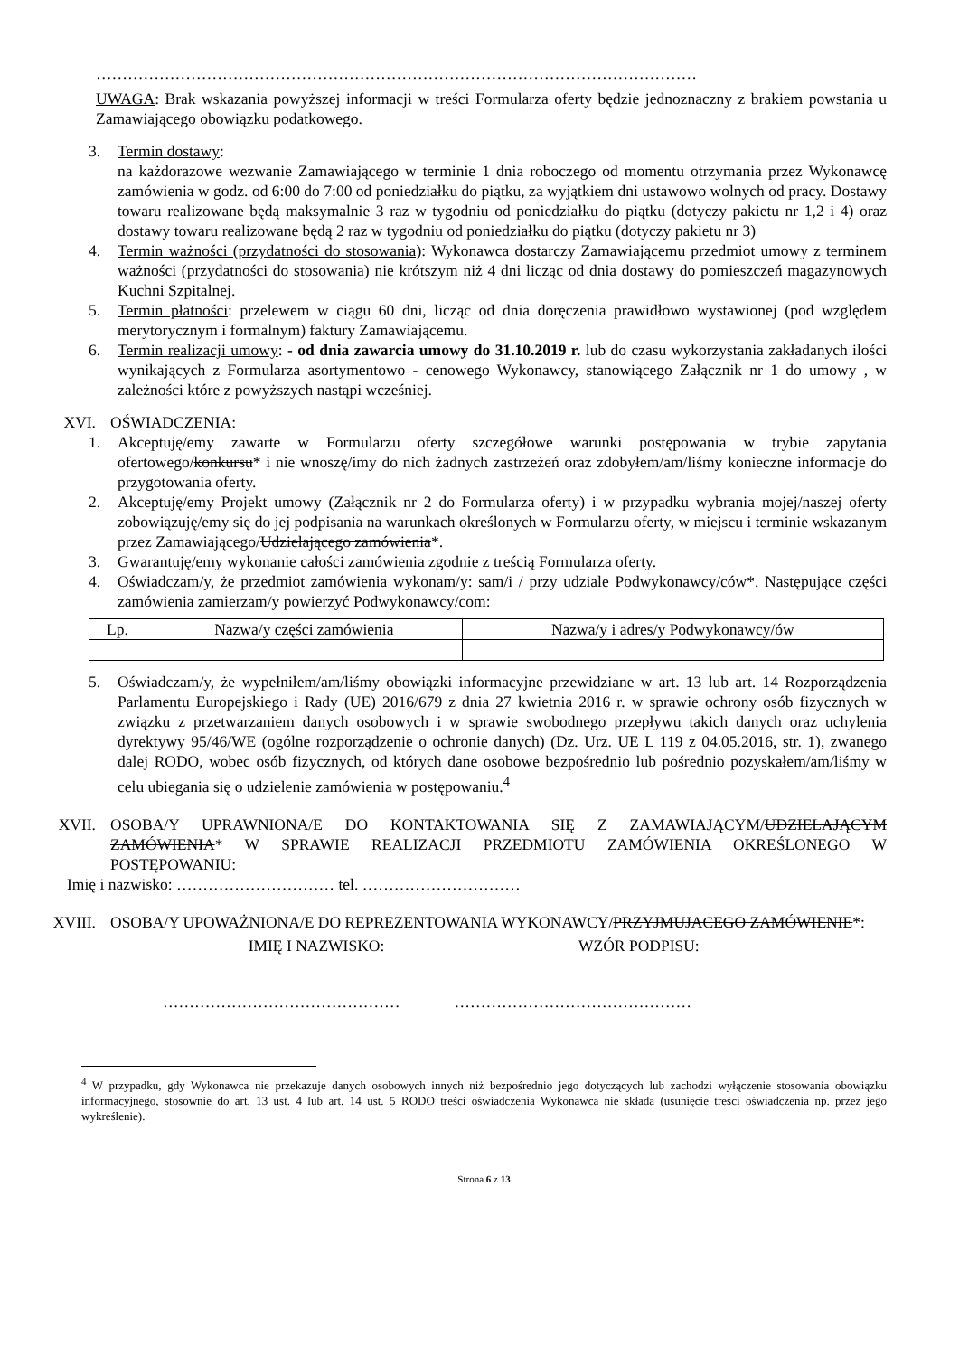……………………………………………………………………………………………………
UWAGA: Brak wskazania powyższej informacji w treści Formularza oferty będzie jednoznaczny z brakiem powstania u Zamawiającego obowiązku podatkowego.
3. Termin dostawy:
na każdorazowe wezwanie Zamawiającego w terminie 1 dnia roboczego od momentu otrzymania przez Wykonawcę zamówienia w godz. od 6:00 do 7:00 od poniedziałku do piątku, za wyjątkiem dni ustawowo wolnych od pracy. Dostawy towaru realizowane będą maksymalnie 3 raz w tygodniu od poniedziałku do piątku (dotyczy pakietu nr 1,2 i 4) oraz dostawy towaru realizowane będą 2 raz w tygodniu od poniedziałku do piątku (dotyczy pakietu nr 3)
4. Termin ważności (przydatności do stosowania): Wykonawca dostarczy Zamawiającemu przedmiot umowy z terminem ważności (przydatności do stosowania) nie krótszym niż 4 dni licząc od dnia dostawy do pomieszczeń magazynowych Kuchni Szpitalnej.
5. Termin płatności: przelewem w ciągu 60 dni, licząc od dnia doręczenia prawidłowo wystawionej (pod względem merytorycznym i formalnym) faktury Zamawiającemu.
6. Termin realizacji umowy: - od dnia zawarcia umowy do 31.10.2019 r. lub do czasu wykorzystania zakładanych ilości wynikających z Formularza asortymentowo - cenowego Wykonawcy, stanowiącego Załącznik nr 1 do umowy , w zależności które z powyższych nastąpi wcześniej.
XVI. OŚWIADCZENIA:
1. Akceptuję/emy zawarte w Formularzu oferty szczegółowe warunki postępowania w trybie zapytania ofertowego/konkursu* i nie wnoszę/imy do nich żadnych zastrzeżeń oraz zdobyłem/am/liśmy konieczne informacje do przygotowania oferty.
2. Akceptuję/emy Projekt umowy (Załącznik nr 2 do Formularza oferty) i w przypadku wybrania mojej/naszej oferty zobowiązuję/emy się do jej podpisania na warunkach określonych w Formularzu oferty, w miejscu i terminie wskazanym przez Zamawiającego/Udzielającego zamówienia*.
3. Gwarantuję/emy wykonanie całości zamówienia zgodnie z treścią Formularza oferty.
4. Oświadczam/y, że przedmiot zamówienia wykonam/y: sam/i / przy udziale Podwykonawcy/ców*. Następujące części zamówienia zamierzam/y powierzyć Podwykonawcy/com:
| Lp. | Nazwa/y części zamówienia | Nazwa/y i adres/y Podwykonawcy/ów |
| --- | --- | --- |
5. Oświadczam/y, że wypełniłem/am/liśmy obowiązki informacyjne przewidziane w art. 13 lub art. 14 Rozporządzenia Parlamentu Europejskiego i Rady (UE) 2016/679 z dnia 27 kwietnia 2016 r. w sprawie ochrony osób fizycznych w związku z przetwarzaniem danych osobowych i w sprawie swobodnego przepływu takich danych oraz uchylenia dyrektywy 95/46/WE (ogólne rozporządzenie o ochronie danych) (Dz. Urz. UE L 119 z 04.05.2016, str. 1), zwanego dalej RODO, wobec osób fizycznych, od których dane osobowe bezpośrednio lub pośrednio pozyskałem/am/liśmy w celu ubiegania się o udzielenie zamówienia w postępowaniu.<sup>4</sup>
XVII. OSOBA/Y UPRAWNIONA/E DO KONTAKTOWANIA SIĘ Z ZAMAWIAJĄCYM/UDZIELAJĄCYM ZAMÓWIENIA* W SPRAWIE REALIZACJI PRZEDMIOTU ZAMÓWIENIA OKREŚLONEGO W POSTĘPOWANIU:
Imię i nazwisko: ………………………… tel. …………………………
XVIII. OSOBA/Y UPOWAŻNIONA/E DO REPREZENTOWANIA WYKONAWCY/PRZYJMUJACEGO ZAMÓWIENIE*:
IMIĘ I NAZWISKO: WZÓR PODPISU:
……………………………………… ………………………………………
<sup>4</sup> W przypadku, gdy Wykonawca nie przekazuje danych osobowych innych niż bezpośrednio jego dotyczących lub zachodzi wyłączenie stosowania obowiązku informacyjnego, stosownie do art. 13 ust. 4 lub art. 14 ust. 5 RODO treści oświadczenia Wykonawca nie składa (usunięcie treści oświadczenia np. przez jego wykreślenie).
Strona 6 z 13